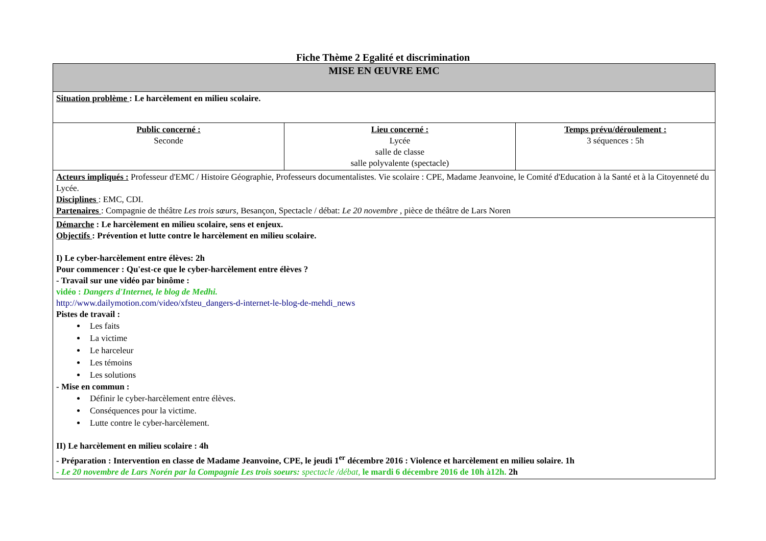Fiche Thème 2 Egalité et discrimination
| MISE EN ŒUVRE EMC | | |
| Situation problème : Le harcèlement en milieu scolaire. | | |
| Public concerné : Seconde | Lieu concerné : Lycée salle de classe salle polyvalente (spectacle) | Temps prévu/déroulement : 3 séquences : 5h |
| Acteurs impliqués : Professeur d'EMC / Histoire Géographie, Professeurs documentalistes. Vie scolaire : CPE, Madame Jeanvoine, le Comité d'Education à la Santé et à la Citoyenneté du Lycée. Disciplines : EMC, CDI. Partenaires : Compagnie de théâtre Les trois sœurs, Besançon, Spectacle / débat: Le 20 novembre , pièce de théâtre de Lars Noren | | |
| Démarche : Le harcèlement en milieu scolaire, sens et enjeux. Objectifs : Prévention et lutte contre le harcèlement en milieu scolaire. I) Le cyber-harcèlement entre élèves: 2h Pour commencer : Qu'est-ce que le cyber-harcèlement entre élèves ? - Travail sur une vidéo par binôme : vidéo : Dangers d'Internet, le blog de Medhi. http://www.dailymotion.com/video/xfsteu_dangers-d-internet-le-blog-de-mehdi_news Pistes de travail : Les faits La victime Le harceleur Les témoins Les solutions - Mise en commun : Définir le cyber-harcèlement entre élèves. Conséquences pour la victime. Lutte contre le cyber-harcèlement. II) Le harcèlement en milieu scolaire : 4h - Préparation : Intervention en classe de Madame Jeanvoine, CPE, le jeudi 1<sup>er</sup> décembre 2016 : Violence et harcèlement en milieu solaire. 1h - Le 20 novembre de Lars Norén par la Compagnie Les trois soeurs: spectacle /débat, le mardi 6 décembre 2016 de 10h à12h. 2h | | |